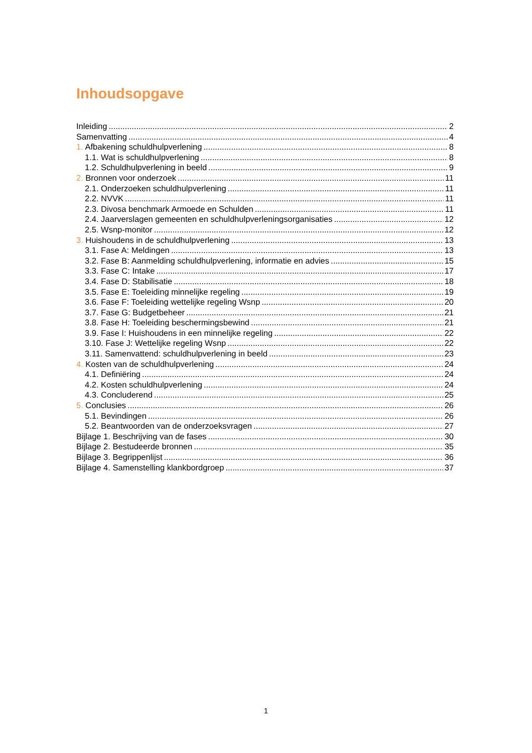Inhoudsopgave
Inleiding 2
Samenvatting 4
1. Afbakening schuldhulpverlening 8
1.1. Wat is schuldhulpverlening 8
1.2. Schuldhulpverlening in beeld 9
2. Bronnen voor onderzoek 11
2.1. Onderzoeken schuldhulpverlening 11
2.2. NVVK 11
2.3. Divosa benchmark Armoede en Schulden 11
2.4. Jaarverslagen gemeenten en schuldhulpverleningsorganisaties 12
2.5. Wsnp-monitor 12
3. Huishoudens in de schuldhulpverlening 13
3.1. Fase A: Meldingen 13
3.2. Fase B: Aanmelding schuldhulpverlening, informatie en advies 15
3.3. Fase C: Intake 17
3.4. Fase D: Stabilisatie 18
3.5. Fase E: Toeleiding minnelijke regeling 19
3.6. Fase F: Toeleiding wettelijke regeling Wsnp 20
3.7. Fase G: Budgetbeheer 21
3.8. Fase H: Toeleiding beschermingsbewind 21
3.9. Fase I: Huishoudens in een minnelijke regeling 22
3.10. Fase J: Wettelijke regeling Wsnp 22
3.11. Samenvattend: schuldhulpverlening in beeld 23
4. Kosten van de schuldhulpverlening 24
4.1. Definiëring 24
4.2. Kosten schuldhulpverlening 24
4.3. Concluderend 25
5. Conclusies 26
5.1. Bevindingen 26
5.2. Beantwoorden van de onderzoeksvragen 27
Bijlage 1. Beschrijving van de fases 30
Bijlage 2. Bestudeerde bronnen 35
Bijlage 3. Begrippenlijst 36
Bijlage 4. Samenstelling klankbordgroep 37
1